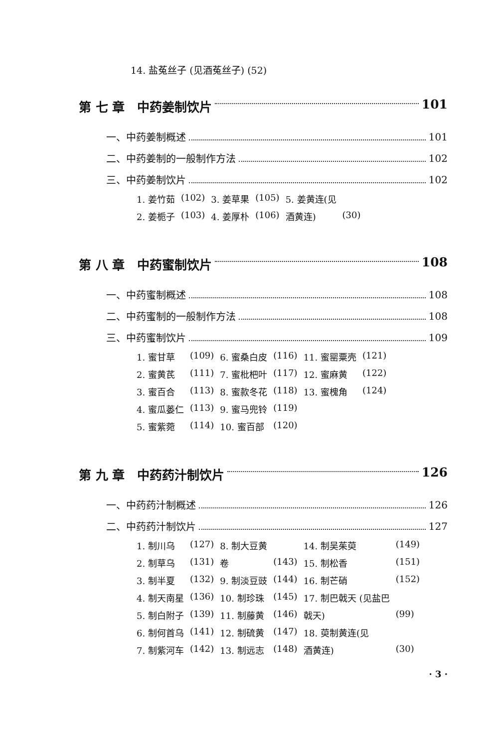14. 盐菟丝子 (见酒菟丝子) (52)
第 七 章　中药姜制饮片 101
一、中药姜制概述 101
二、中药姜制的一般制作方法 102
三、中药姜制饮片 102
| 1. 姜竹茹 | (102) | 3. 姜草果 | (105) | 5. 姜黄连(见 | |
| 2. 姜栀子 | (103) | 4. 姜厚朴 | (106) | 酒黄连) | (30) |
第 八 章　中药蜜制饮片 108
一、中药蜜制概述 108
二、中药蜜制的一般制作方法 108
三、中药蜜制饮片 109
| 1. 蜜甘草 | (109) | 6. 蜜桑白皮 | (116) | 11. 蜜罂粟壳 | (121) |
| 2. 蜜黄芪 | (111) | 7. 蜜枇杷叶 | (117) | 12. 蜜麻黄 | (122) |
| 3. 蜜百合 | (113) | 8. 蜜款冬花 | (118) | 13. 蜜槐角 | (124) |
| 4. 蜜瓜蒌仁 | (113) | 9. 蜜马兜铃 | (119) | | |
| 5. 蜜紫菀 | (114) | 10. 蜜百部 | (120) | | |
第 九 章　中药药汁制饮片 126
一、中药药汁制概述 126
二、中药药汁制饮片 127
| 1. 制川乌 | (127) | 8. 制大豆黄 | | 14. 制吴茱萸 | (149) |
| 2. 制草乌 | (131) | 卷 | (143) | 15. 制松香 | (151) |
| 3. 制半夏 | (132) | 9. 制淡豆豉 | (144) | 16. 制芒硝 | (152) |
| 4. 制天南星 | (136) | 10. 制珍珠 | (145) | 17. 制巴戟天 (见盐巴 | |
| 5. 制白附子 | (139) | 11. 制藤黄 | (146) | 戟天) | (99) |
| 6. 制何首乌 | (141) | 12. 制硫黄 | (147) | 18. 萸制黄连(见 | |
| 7. 制紫河车 | (142) | 13. 制远志 | (148) | 酒黄连) | (30) |
· 3 ·